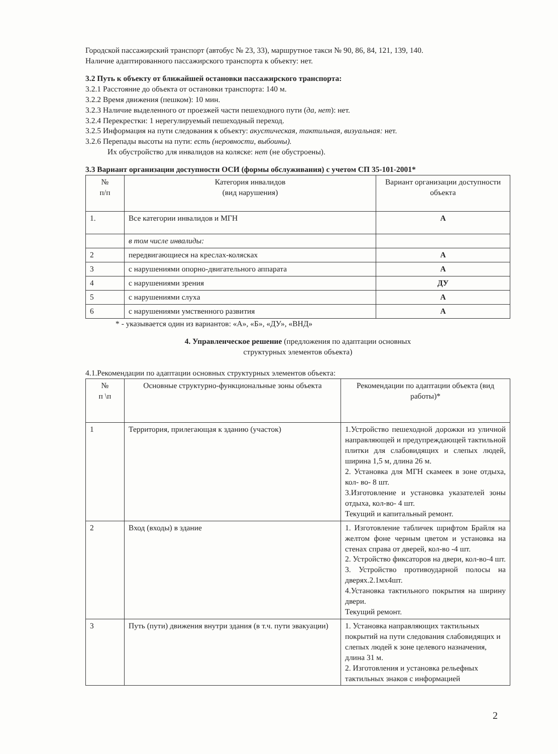Городской пассажирский транспорт (автобус № 23, 33), маршрутное такси № 90, 86, 84, 121, 139, 140.
Наличие адаптированного пассажирского транспорта к объекту: нет.
3.2 Путь к объекту от ближайшей остановки пассажирского транспорта:
3.2.1 Расстояние до объекта от остановки транспорта: 140 м.
3.2.2 Время движения (пешком): 10 мин.
3.2.3 Наличие выделенного от проезжей части пешеходного пути (да, нет): нет.
3.2.4 Перекрестки: 1 нерегулируемый пешеходный переход.
3.2.5 Информация на пути следования к объекту: акустическая, тактильная, визуальная: нет.
3.2.6 Перепады высоты на пути: есть (неровности, выбоины).
Их обустройство для инвалидов на коляске: нет (не обустроены).
3.3 Вариант организации доступности ОСИ (формы обслуживания) с учетом СП 35-101-2001*
| № п/п | Категория инвалидов (вид нарушения) | Вариант организации доступности объекта |
| --- | --- | --- |
| 1. | Все категории инвалидов и МГН | А |
| | в том числе инвалиды: | |
| 2 | передвигающиеся на креслах-колясках | А |
| 3 | с нарушениями опорно-двигательного аппарата | А |
| 4 | с нарушениями зрения | ДУ |
| 5 | с нарушениями слуха | А |
| 6 | с нарушениями умственного развития | А |
* - указывается один из вариантов: «А», «Б», «ДУ», «ВНД»
4. Управленческое решение (предложения по адаптации основных
структурных элементов объекта)
4.1.Рекомендации по адаптации основных структурных элементов объекта:
| № п \п | Основные структурно-функциональные зоны объекта | Рекомендации по адаптации объекта (вид работы)* |
| --- | --- | --- |
| 1 | Территория, прилегающая к зданию (участок) | 1.Устройство пешеходной дорожки из уличной направляющей и предупреждающей тактильной плитки для слабовидящих и слепых людей, ширина 1,5 м, длина 26 м. 2. Установка для МГН скамеек в зоне отдыха, кол- во- 8 шт. 3.Изготовление и установка указателей зоны отдыха, кол-во- 4 шт. Текущий и капитальный ремонт. |
| 2 | Вход (входы) в здание | 1. Изготовление табличек шрифтом Брайля на желтом фоне черным цветом и установка на стенах справа от дверей, кол-во -4 шт. 2. Устройство фиксаторов на двери, кол-во-4 шт. 3. Устройство противоударной полосы на дверях.2.1мх4шт. 4.Установка тактильного покрытия на ширину двери. Текущий ремонт. |
| 3 | Путь (пути) движения внутри здания (в т.ч. пути эвакуации) | 1. Установка направляющих тактильных покрытий на пути следования слабовидящих и слепых людей к зоне целевого назначения, длина 31 м. 2. Изготовления и установка рельефных тактильных знаков с информацией |
2